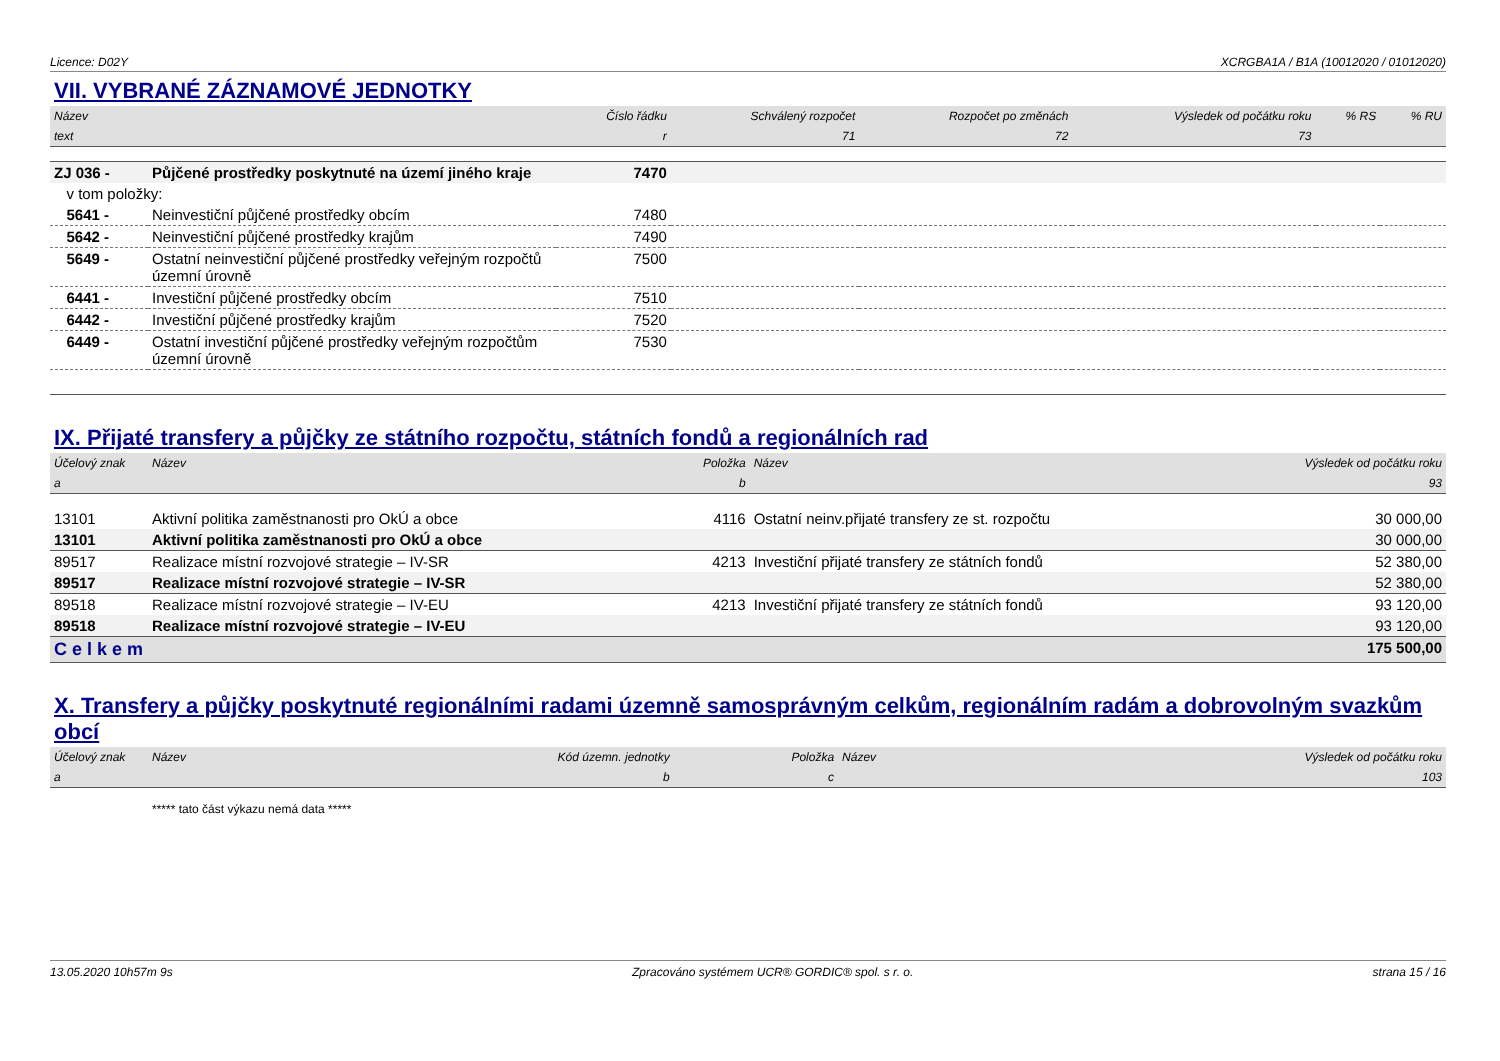Licence: D02Y XCRGBA1A / B1A (10012020 / 01012020)
VII. VYBRANÉ ZÁZNAMOVÉ JEDNOTKY
| Název | | Číslo řádku | Schválený rozpočet | Rozpočet po změnách | Výsledek od počátku roku | % RS | % RU |
| --- | --- | --- | --- | --- | --- | --- | --- |
| text | | r | 71 | 72 | 73 | | |
| ZJ 036 - | Půjčené prostředky poskytnuté na území jiného kraje | 7470 | | | | | |
| v tom položky: | | | | | | | |
| 5641 - | Neinvestiční půjčené prostředky obcím | 7480 | | | | | |
| 5642 - | Neinvestiční půjčené prostředky krajům | 7490 | | | | | |
| 5649 - | Ostatní neinvestiční půjčené prostředky veřejným rozpočtů územní úrovně | 7500 | | | | | |
| 6441 - | Investiční půjčené prostředky obcím | 7510 | | | | | |
| 6442 - | Investiční půjčené prostředky krajům | 7520 | | | | | |
| 6449 - | Ostatní investiční půjčené prostředky veřejným rozpočtům územní úrovně | 7530 | | | | | |
IX. Přijaté transfery a půjčky ze státního rozpočtu, státních fondů a regionálních rad
| Účelový znak | Název | Položka | Název | Výsledek od počátku roku |
| --- | --- | --- | --- | --- |
| a | | b | | 93 |
| 13101 | Aktivní politika zaměstnanosti pro OkÚ a obce | 4116 | Ostatní neinv.přijaté transfery ze st. rozpočtu | 30 000,00 |
| 13101 | Aktivní politika zaměstnanosti pro OkÚ a obce | | | 30 000,00 |
| 89517 | Realizace místní rozvojové strategie – IV-SR | 4213 | Investiční přijaté transfery ze státních fondů | 52 380,00 |
| 89517 | Realizace místní rozvojové strategie – IV-SR | | | 52 380,00 |
| 89518 | Realizace místní rozvojové strategie – IV-EU | 4213 | Investiční přijaté transfery ze státních fondů | 93 120,00 |
| 89518 | Realizace místní rozvojové strategie – IV-EU | | | 93 120,00 |
| Celkem | | | | 175 500,00 |
X. Transfery a půjčky poskytnuté regionálními radami územně samosprávným celkům, regionálním radám a dobrovolným svazkům obcí
| Účelový znak | Název | Kód územn. jednotky | Položka | Název | Výsledek od počátku roku |
| --- | --- | --- | --- | --- | --- |
| a | | b | c | | 103 |
| | ***** tato část výkazu nemá data ***** | | | | |
13.05.2020 10h57m 9s Zpracováno systémem UCR® GORDIC® spol. s r. o. strana 15 / 16